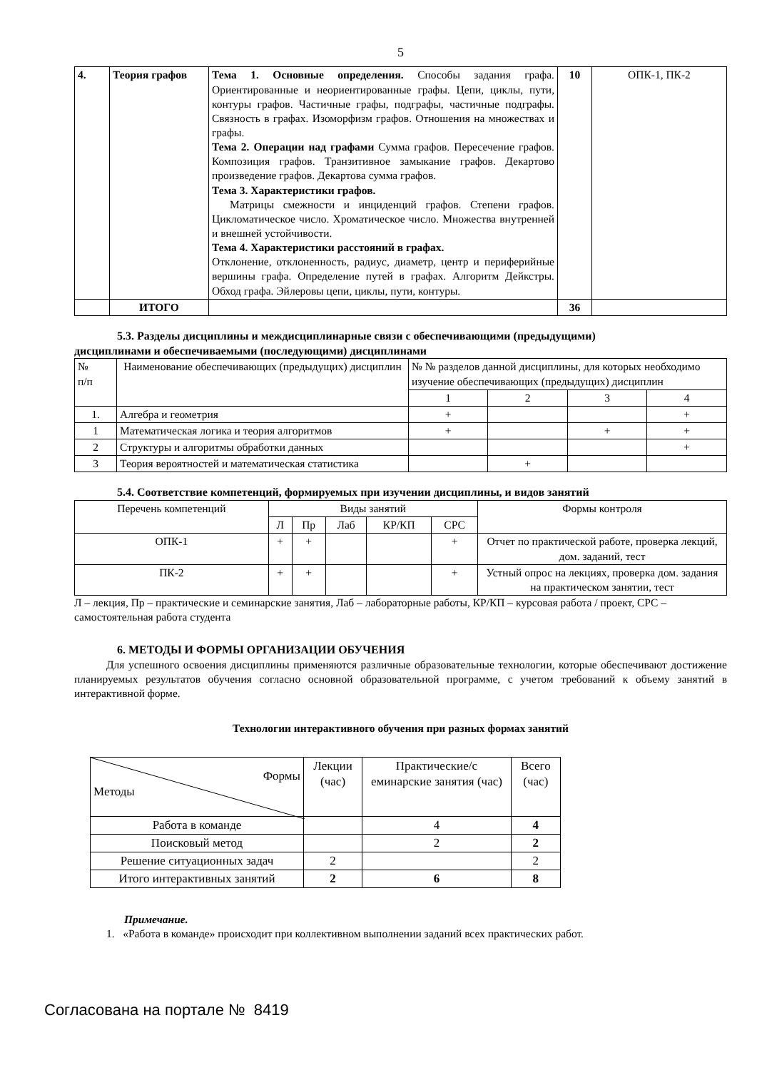5
| 4. | Теория графов | Тема 1. Основные определения. Способы задания графа. Ориентированные и неориентированные графы. Цепи, циклы, пути, контуры графов. Частичные графы, подграфы, частичные подграфы. Связность в графах. Изоморфизм графов. Отношения на множествах и графы. Тема 2. Операции над графами Сумма графов. Пересечение графов. Композиция графов. Транзитивное замыкание графов. Декартово произведение графов. Декартова сумма графов. Тема 3. Характеристики графов. Матрицы смежности и инциденций графов. Степени графов. Цикломатическое число. Хроматическое число. Множества внутренней и внешней устойчивости. Тема 4. Характеристики расстояний в графах. Отклонение, отклоненность, радиус, диаметр, центр и периферийные вершины графа. Определение путей в графах. Алгоритм Дейкстры. Обход графа. Эйлеровы цепи, циклы, пути, контуры. | 10 | ОПК-1, ПК-2 |
| | ИТОГО | | 36 | |
5.3. Разделы дисциплины и междисциплинарные связи с обеспечивающими (предыдущими)
дисциплинами и обеспечиваемыми (последующими) дисциплинами
| № п/п | Наименование обеспечивающих (предыдущих) дисциплин | № № разделов данной дисциплины, для которых необходимо изучение обеспечивающих (предыдущих) дисциплин | | | |
| | | 1 | 2 | 3 | 4 |
| 1. | Алгебра и геометрия | + | | | + |
| 1 | Математическая логика и теория алгоритмов | + | | + | + |
| 2 | Структуры и алгоритмы обработки данных | | | | + |
| 3 | Теория вероятностей и математическая статистика | | + | | |
5.4. Соответствие компетенций, формируемых при изучении дисциплины, и видов занятий
| Перечень компетенций | Виды занятий | | | | | Формы контроля |
| | Л | Пр | Лаб | КР/КП | СРС | |
| ОПК-1 | + | + | | | + | Отчет по практической работе, проверка лекций, дом. заданий, тест |
| ПК-2 | + | + | | | + | Устный опрос на лекциях, проверка дом. задания на практическом занятии, тест |
Л – лекция, Пр – практические и семинарские занятия, Лаб – лабораторные работы, КР/КП – курсовая работа / проект, СРС – самостоятельная работа студента
6. МЕТОДЫ И ФОРМЫ ОРГАНИЗАЦИИ ОБУЧЕНИЯ
Для успешного освоения дисциплины применяются различные образовательные технологии, которые обеспечивают достижение планируемых результатов обучения согласно основной образовательной программе, с учетом требований к объему занятий в интерактивной форме.
Технологии интерактивного обучения при разных формах занятий
| Формы Методы | Лекции (час) | Практические/с еминарские занятия (час) | Всего (час) |
| Работа в команде | | 4 | 4 |
| Поисковый метод | | 2 | 2 |
| Решение ситуационных задач | 2 | | 2 |
| Итого интерактивных занятий | 2 | 6 | 8 |
Примечание.
1. «Работа в команде» происходит при коллективном выполнении заданий всех практических работ.
Согласована на портале № 8419